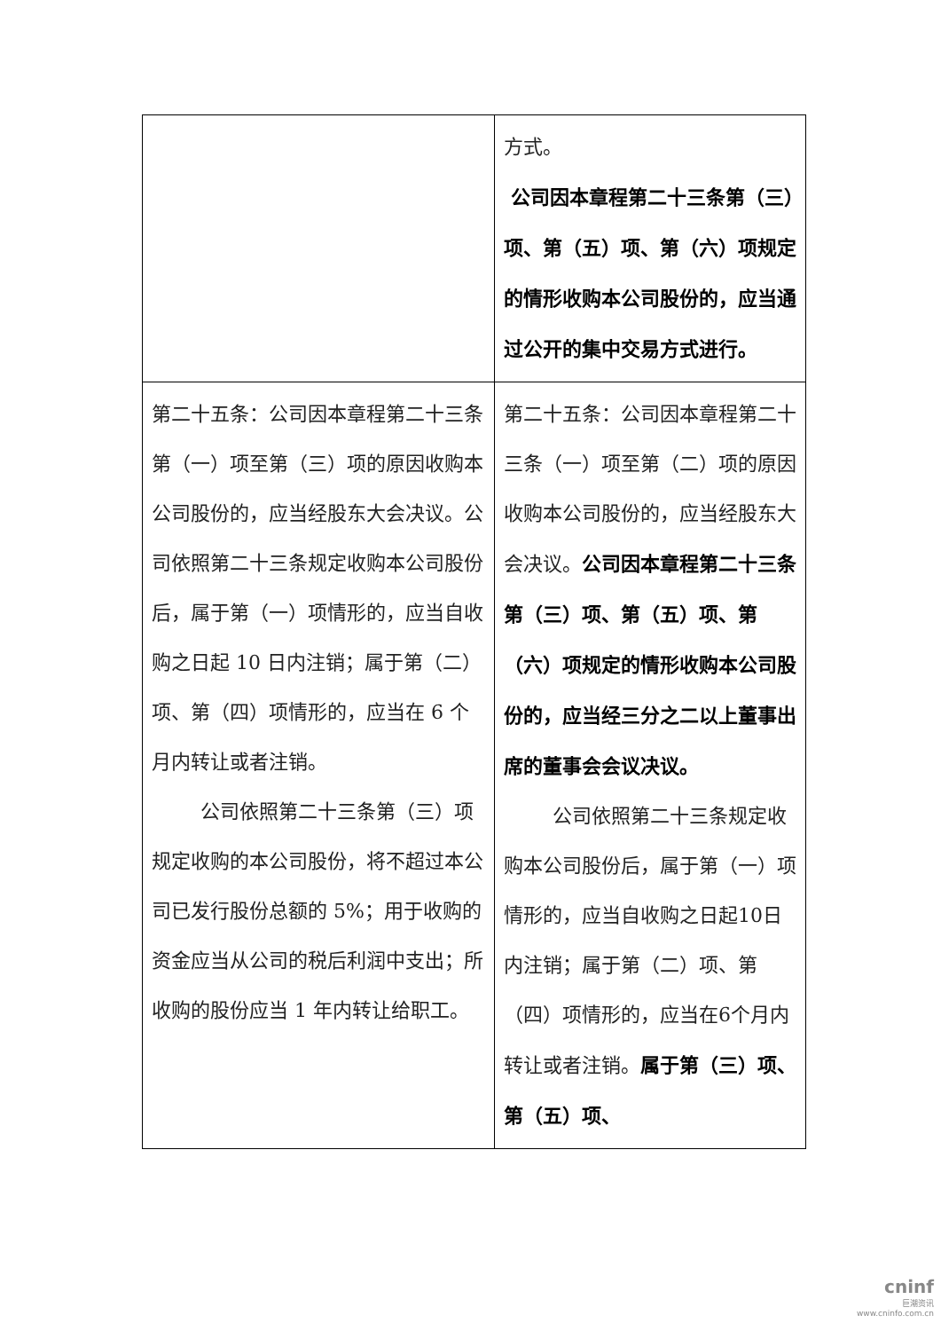| | 方式。 公司因本章程第二十三条第（三）项、第（五）项、第（六）项规定的情形收购本公司股份的，应当通过公开的集中交易方式进行。 |
| 第二十五条：公司因本章程第二十三条第（一）项至第（三）项的原因收购本公司股份的，应当经股东大会决议。公司依照第二十三条规定收购本公司股份后，属于第（一）项情形的，应当自收购之日起 10 日内注销；属于第（二）项、第（四）项情形的，应当在 6 个月内转让或者注销。 公司依照第二十三条第（三）项规定收购的本公司股份，将不超过本公司已发行股份总额的 5%；用于收购的资金应当从公司的税后利润中支出；所收购的股份应当 1 年内转让给职工。 | 第二十五条：公司因本章程第二十三条（一）项至第（二）项的原因收购本公司股份的，应当经股东大会决议。 公司因本章程第二十三条第（三）项、第（五）项、第（六）项规定的情形收购本公司股份的，应当经三分之二以上董事出席的董事会会议决议。 公司依照第二十三条规定收购本公司股份后，属于第（一）项情形的，应当自收购之日起10日内注销；属于第（二）项、第（四）项情形的，应当在6个月内转让或者注销。 属于第（三）项、第（五）项、 |
cninf
巨潮资讯
www.cninfo.com.cn